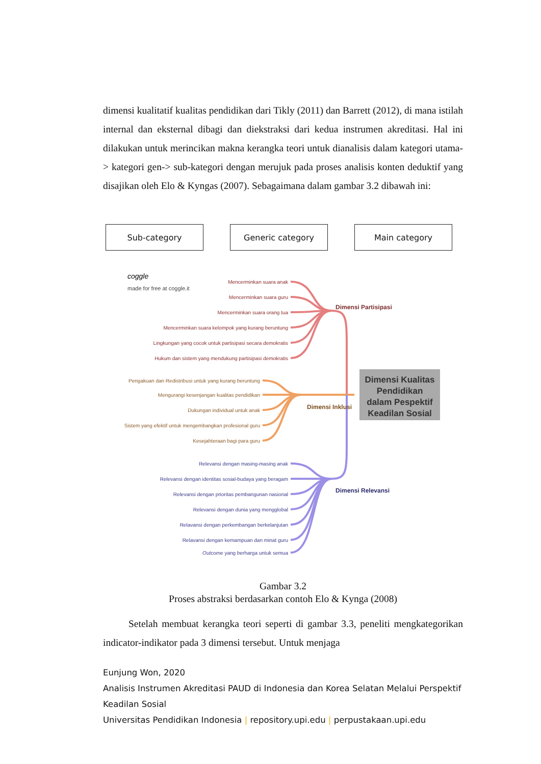dimensi kualitatif kualitas pendidikan dari Tikly (2011) dan Barrett (2012), di mana istilah internal dan eksternal dibagi dan diekstraksi dari kedua instrumen akreditasi. Hal ini dilakukan untuk merincikan makna kerangka teori untuk dianalisis dalam kategori utama-> kategori gen-> sub-kategori dengan merujuk pada proses analisis konten deduktif yang disajikan oleh Elo & Kyngas (2007). Sebagaimana dalam gambar 3.2 dibawah ini:
Sub-category Generic category Main category
coggle
made for free at coggle.it
Mencerminkan suara anak
Mencerminkan suara guru
Mencerminkan suara orang tua
Mencerminkan suara kelompok yang kurang beruntung
Lingkungan yang cocok untuk partisipasi secara demokratis
Hukum dan sistem yang mendukung partisipasi demokratis
Pengakuan dan Redistribusi untuk yang kurang beruntung
Mengurangi kesenjangan kualitas pendidikan
Dukungan individual untuk anak
Sistem yang efektif untuk mengembangkan profesional guru
Kesejahteraan bagi para guru
Relevansi dengan masing-masing anak
Relevansi dengan identitas sosial-budaya yang beragam
Relevansi dengan prioritas pembangunan nasional
Relevansi dengan dunia yang mengglobal
Relavansi dengan perkembangan berkelanjutan
Relavansi dengan kemampuan dan minat guru
Outcome yang berharga untuk semua
Dimensi Partisipasi
Dimensi Inklusi
Dimensi Relevansi
Dimensi Kualitas
Pendidikan
dalam Pespektif
Keadilan Sosial
Gambar 3.2
Proses abstraksi berdasarkan contoh Elo & Kynga (2008)
Setelah membuat kerangka teori seperti di gambar 3.3, peneliti mengkategorikan indicator-indikator pada 3 dimensi tersebut. Untuk menjaga
Eunjung Won, 2020
Analisis Instrumen Akreditasi PAUD di Indonesia dan Korea Selatan Melalui Perspektif Keadilan Sosial
Universitas Pendidikan Indonesia | repository.upi.edu | perpustakaan.upi.edu